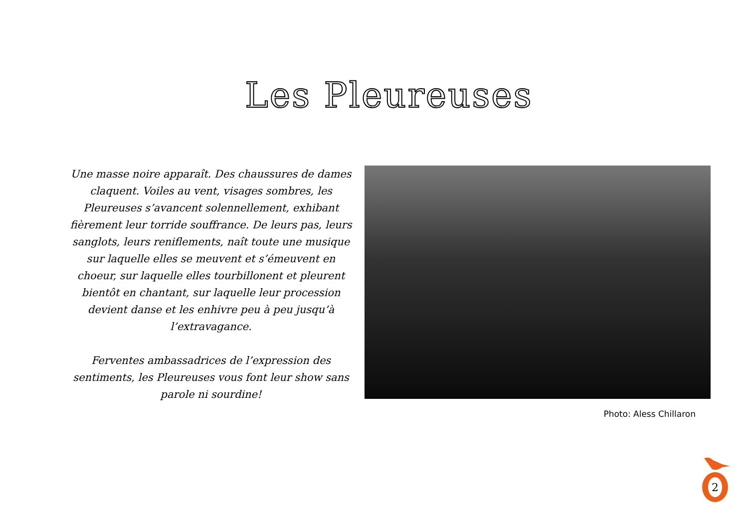Les Pleureuses
Une masse noire apparaît. Des chaussures de dames claquent. Voiles au vent, visages sombres, les Pleureuses s’avancent solennellement, exhibant fièrement leur torride souffrance. De leurs pas, leurs sanglots, leurs reniflements, naît toute une musique sur laquelle elles se meuvent et s’émeuvent en choeur, sur laquelle elles tourbillonent et pleurent bientôt en chantant, sur laquelle leur procession devient danse et les enhivre peu à peu jusqu’à l’extravagance.
Ferventes ambassadrices de l’expression des sentiments, les Pleureuses vous font leur show sans parole ni sourdine!
Photo: Aless Chillaron
2